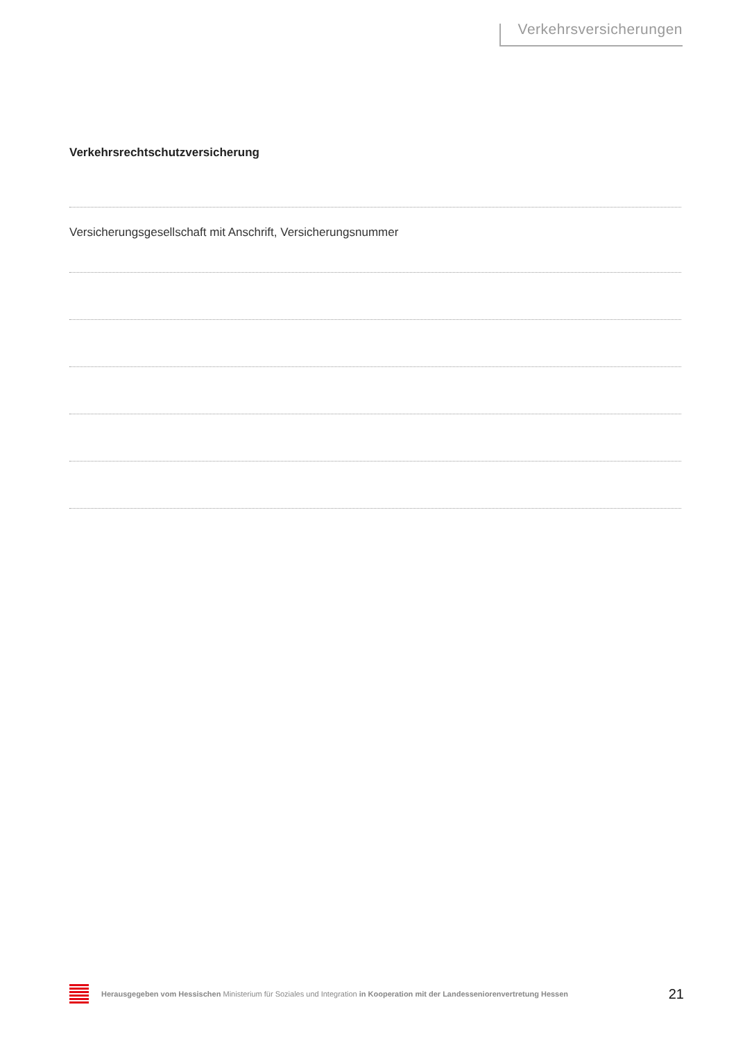Verkehrsversicherungen
Verkehrsrechtschutzversicherung
Versicherungsgesellschaft mit Anschrift, Versicherungsnummer
Herausgegeben vom Hessischen Ministerium für Soziales und Integration in Kooperation mit der Landesseniorenvertretung Hessen
21